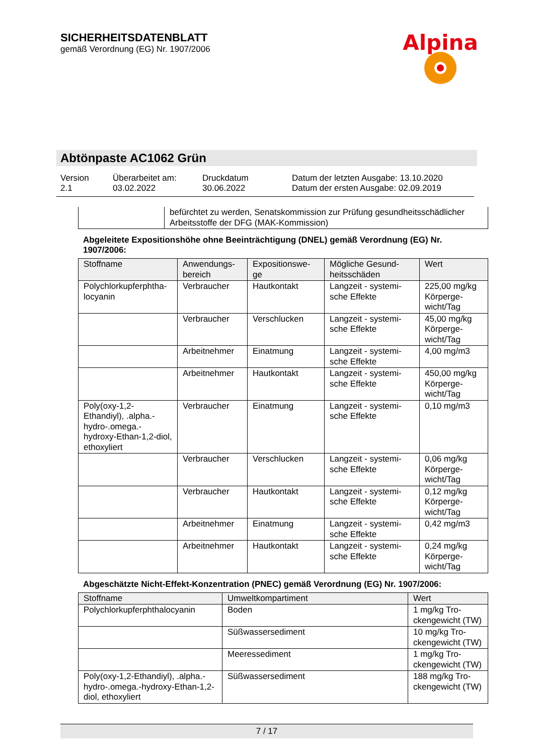SICHERHEITSDATENBLATT
gemäß Verordnung (EG) Nr. 1907/2006
Alpina
Abtönpaste AC1062 Grün
Version
2.1
Überarbeitet am:
03.02.2022
Druckdatum
30.06.2022
Datum der letzten Ausgabe: 13.10.2020
Datum der ersten Ausgabe: 02.09.2019
| | befürchtet zu werden, Senatskommission zur Prüfung gesundheitsschädlicher Arbeitsstoffe der DFG (MAK-Kommission) |
Abgeleitete Expositionshöhe ohne Beeinträchtigung (DNEL) gemäß Verordnung (EG) Nr. 1907/2006:
| Stoffname | Anwendungs-bereich | Expositionswe-ge | Mögliche Gesund-heitsschäden | Wert |
| --- | --- | --- | --- | --- |
| Polychlorkupferphtha-locyanin | Verbraucher | Hautkontakt | Langzeit - systemi-sche Effekte | 225,00 mg/kg Körperge-wicht/Tag |
| | Verbraucher | Verschlucken | Langzeit - systemi-sche Effekte | 45,00 mg/kg Körperge-wicht/Tag |
| | Arbeitnehmer | Einatmung | Langzeit - systemi-sche Effekte | 4,00 mg/m3 |
| | Arbeitnehmer | Hautkontakt | Langzeit - systemi-sche Effekte | 450,00 mg/kg Körperge-wicht/Tag |
| Poly(oxy-1,2-Ethandiyl), .alpha.-hydro-.omega.-hydroxy-Ethan-1,2-diol, ethoxyliert | Verbraucher | Einatmung | Langzeit - systemi-sche Effekte | 0,10 mg/m3 |
| | Verbraucher | Verschlucken | Langzeit - systemi-sche Effekte | 0,06 mg/kg Körperge-wicht/Tag |
| | Verbraucher | Hautkontakt | Langzeit - systemi-sche Effekte | 0,12 mg/kg Körperge-wicht/Tag |
| | Arbeitnehmer | Einatmung | Langzeit - systemi-sche Effekte | 0,42 mg/m3 |
| | Arbeitnehmer | Hautkontakt | Langzeit - systemi-sche Effekte | 0,24 mg/kg Körperge-wicht/Tag |
Abgeschätzte Nicht-Effekt-Konzentration (PNEC) gemäß Verordnung (EG) Nr. 1907/2006:
| Stoffname | Umweltkompartiment | Wert |
| --- | --- | --- |
| Polychlorkupferphthalocyanin | Boden | 1 mg/kg Tro-ckengewicht (TW) |
| | Süßwassersediment | 10 mg/kg Tro-ckengewicht (TW) |
| | Meeressediment | 1 mg/kg Tro-ckengewicht (TW) |
| Poly(oxy-1,2-Ethandiyl), .alpha.-hydro-.omega.-hydroxy-Ethan-1,2-diol, ethoxyliert | Süßwassersediment | 188 mg/kg Tro-ckengewicht (TW) |
7 / 17